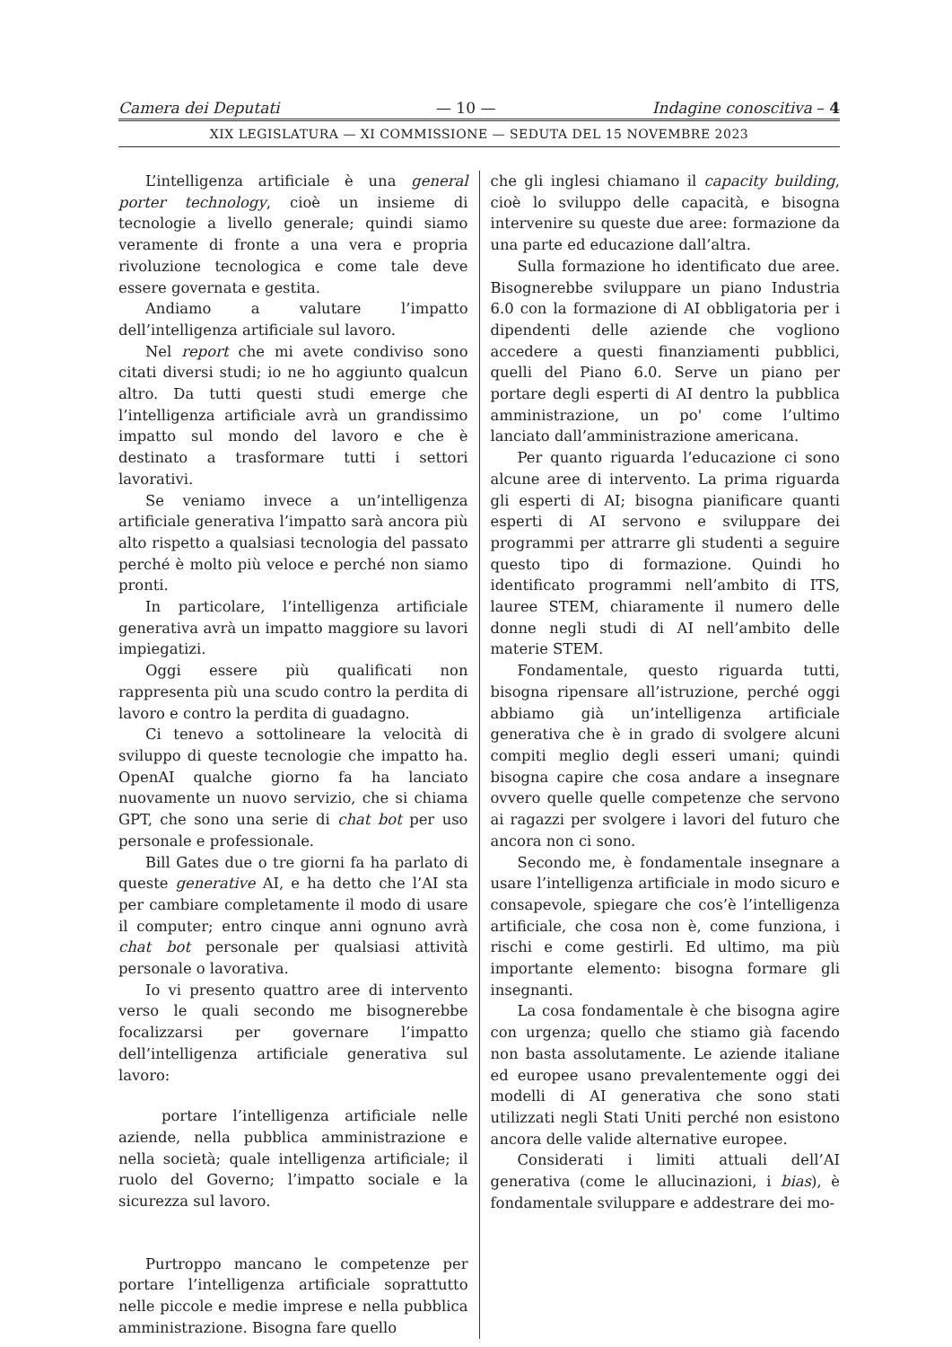Camera dei Deputati — 10 — Indagine conoscitiva – 4
XIX LEGISLATURA — XI COMMISSIONE — SEDUTA DEL 15 NOVEMBRE 2023
L’intelligenza artificiale è una general porter technology, cioè un insieme di tecnologie a livello generale; quindi siamo veramente di fronte a una vera e propria rivoluzione tecnologica e come tale deve essere governata e gestita.
Andiamo a valutare l’impatto dell’intelligenza artificiale sul lavoro.
Nel report che mi avete condiviso sono citati diversi studi; io ne ho aggiunto qualcun altro. Da tutti questi studi emerge che l’intelligenza artificiale avrà un grandissimo impatto sul mondo del lavoro e che è destinato a trasformare tutti i settori lavorativi.
Se veniamo invece a un’intelligenza artificiale generativa l’impatto sarà ancora più alto rispetto a qualsiasi tecnologia del passato perché è molto più veloce e perché non siamo pronti.
In particolare, l’intelligenza artificiale generativa avrà un impatto maggiore su lavori impiegatizi.
Oggi essere più qualificati non rappresenta più una scudo contro la perdita di lavoro e contro la perdita di guadagno.
Ci tenevo a sottolineare la velocità di sviluppo di queste tecnologie che impatto ha. OpenAI qualche giorno fa ha lanciato nuovamente un nuovo servizio, che si chiama GPT, che sono una serie di chat bot per uso personale e professionale.
Bill Gates due o tre giorni fa ha parlato di queste generative AI, e ha detto che l’AI sta per cambiare completamente il modo di usare il computer; entro cinque anni ognuno avrà chat bot personale per qualsiasi attività personale o lavorativa.
Io vi presento quattro aree di intervento verso le quali secondo me bisognerebbe focalizzarsi per governare l’impatto dell’intelligenza artificiale generativa sul lavoro:
portare l’intelligenza artificiale nelle aziende, nella pubblica amministrazione e nella società; quale intelligenza artificiale; il ruolo del Governo; l’impatto sociale e la sicurezza sul lavoro.
Purtroppo mancano le competenze per portare l’intelligenza artificiale soprattutto nelle piccole e medie imprese e nella pubblica amministrazione. Bisogna fare quello
che gli inglesi chiamano il capacity building, cioè lo sviluppo delle capacità, e bisogna intervenire su queste due aree: formazione da una parte ed educazione dall’altra.
Sulla formazione ho identificato due aree. Bisognerebbe sviluppare un piano Industria 6.0 con la formazione di AI obbligatoria per i dipendenti delle aziende che vogliono accedere a questi finanziamenti pubblici, quelli del Piano 6.0. Serve un piano per portare degli esperti di AI dentro la pubblica amministrazione, un po' come l’ultimo lanciato dall’amministrazione americana.
Per quanto riguarda l’educazione ci sono alcune aree di intervento. La prima riguarda gli esperti di AI; bisogna pianificare quanti esperti di AI servono e sviluppare dei programmi per attrarre gli studenti a seguire questo tipo di formazione. Quindi ho identificato programmi nell’ambito di ITS, lauree STEM, chiaramente il numero delle donne negli studi di AI nell’ambito delle materie STEM.
Fondamentale, questo riguarda tutti, bisogna ripensare all’istruzione, perché oggi abbiamo già un’intelligenza artificiale generativa che è in grado di svolgere alcuni compiti meglio degli esseri umani; quindi bisogna capire che cosa andare a insegnare ovvero quelle quelle competenze che servono ai ragazzi per svolgere i lavori del futuro che ancora non ci sono.
Secondo me, è fondamentale insegnare a usare l’intelligenza artificiale in modo sicuro e consapevole, spiegare che cos’è l’intelligenza artificiale, che cosa non è, come funziona, i rischi e come gestirli. Ed ultimo, ma più importante elemento: bisogna formare gli insegnanti.
La cosa fondamentale è che bisogna agire con urgenza; quello che stiamo già facendo non basta assolutamente. Le aziende italiane ed europee usano prevalentemente oggi dei modelli di AI generativa che sono stati utilizzati negli Stati Uniti perché non esistono ancora delle valide alternative europee.
Considerati i limiti attuali dell’AI generativa (come le allucinazioni, i bias), è fondamentale sviluppare e addestrare dei mo-